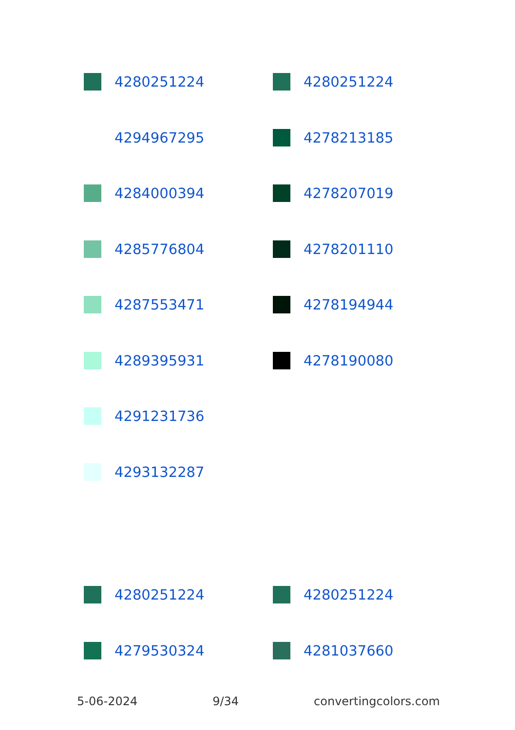4280251224
4280251224
4294967295
4278213185
4284000394
4278207019
4285776804
4278201110
4287553471
4278194944
4289395931
4278190080
4291231736
4293132287
4280251224
4280251224
4279530324
4281037660
5-06-2024 9/34 convertingcolors.com